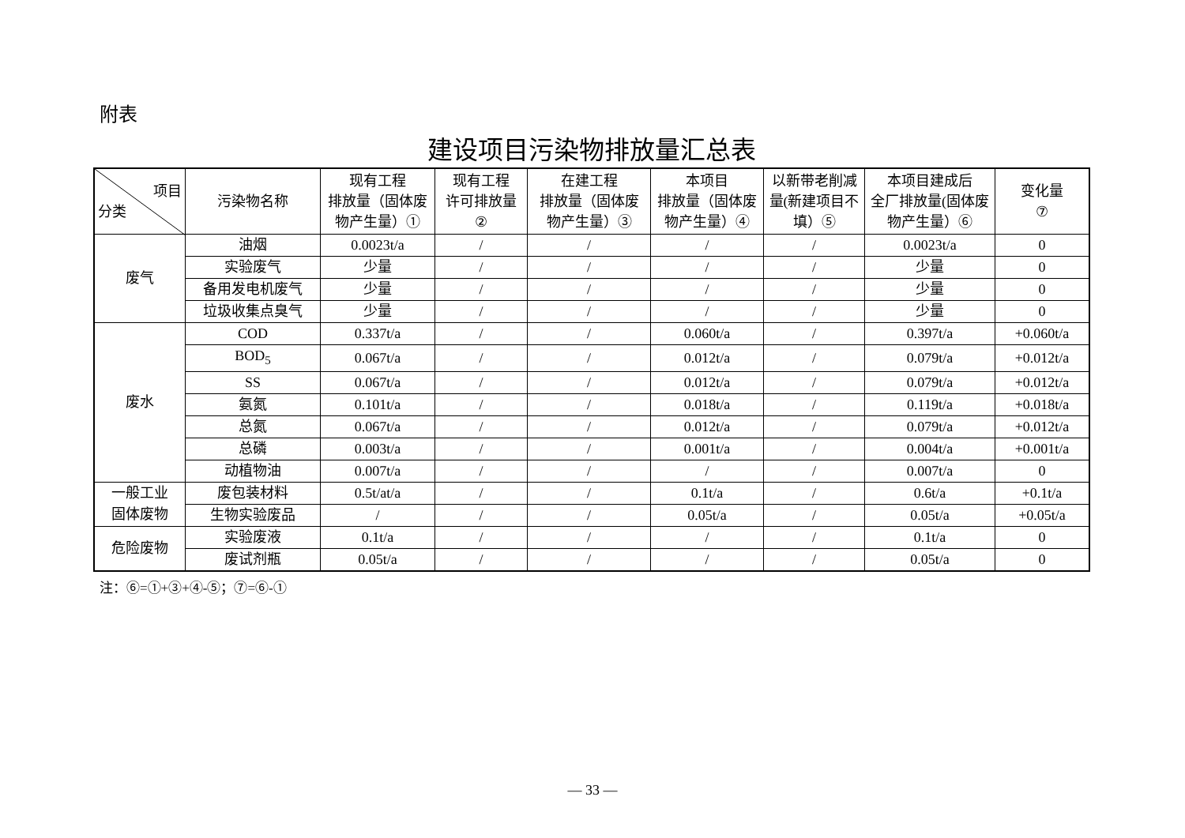附表
建设项目污染物排放量汇总表
| 项目 分类 | 污染物名称 | 现有工程 排放量（固体废 物产生量）① | 现有工程 许可排放量 ② | 在建工程 排放量（固体废 物产生量）③ | 本项目 排放量（固体废 物产生量）④ | 以新带老削减 量(新建项目不 填）⑤ | 本项目建成后 全厂排放量(固体废 物产生量）⑥ | 变化量 ⑦ |
| --- | --- | --- | --- | --- | --- | --- | --- | --- |
| 废气 | 油烟 | 0.0023t/a | / | / | / | / | 0.0023t/a | 0 |
| | 实验废气 | 少量 | / | / | / | / | 少量 | 0 |
| | 备用发电机废气 | 少量 | / | / | / | / | 少量 | 0 |
| | 垃圾收集点臭气 | 少量 | / | / | / | / | 少量 | 0 |
| 废水 | COD | 0.337t/a | / | / | 0.060t/a | / | 0.397t/a | +0.060t/a |
| | BOD<sub>5</sub> | 0.067t/a | / | / | 0.012t/a | / | 0.079t/a | +0.012t/a |
| | SS | 0.067t/a | / | / | 0.012t/a | / | 0.079t/a | +0.012t/a |
| | 氨氮 | 0.101t/a | / | / | 0.018t/a | / | 0.119t/a | +0.018t/a |
| | 总氮 | 0.067t/a | / | / | 0.012t/a | / | 0.079t/a | +0.012t/a |
| | 总磷 | 0.003t/a | / | / | 0.001t/a | / | 0.004t/a | +0.001t/a |
| | 动植物油 | 0.007t/a | / | / | / | / | 0.007t/a | 0 |
| 一般工业 固体废物 | 废包装材料 | 0.5t/at/a | / | / | 0.1t/a | / | 0.6t/a | +0.1t/a |
| | 生物实验废品 | / | / | / | 0.05t/a | / | 0.05t/a | +0.05t/a |
| 危险废物 | 实验废液 | 0.1t/a | / | / | / | / | 0.1t/a | 0 |
| | 废试剂瓶 | 0.05t/a | / | / | / | / | 0.05t/a | 0 |
注：⑥=①+③+④-⑤；⑦=⑥-①
— 33 —